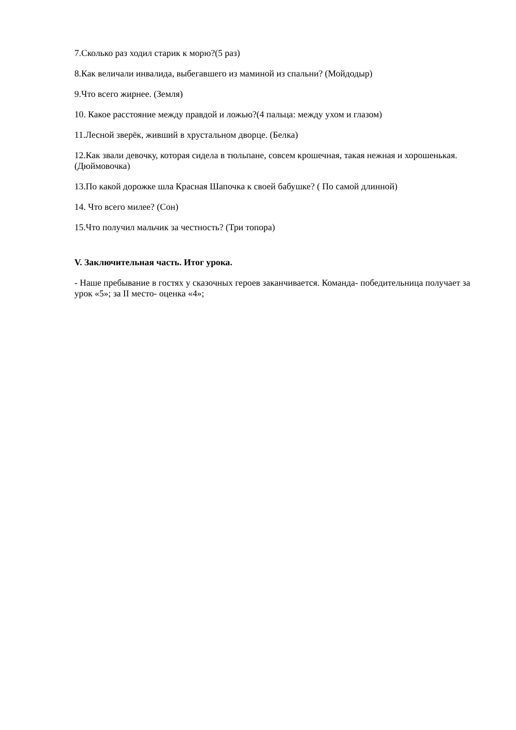7.Сколько раз ходил старик к морю?(5 раз)
8.Как величали инвалида, выбегавшего из маминой из спальни? (Мойдодыр)
9.Что всего жирнее. (Земля)
10. Какое расстояние между правдой и ложью?(4 пальца: между ухом и глазом)
11.Лесной зверёк, живший в хрустальном дворце. (Белка)
12.Как звали девочку, которая сидела в тюльпане, совсем крошечная, такая нежная и хорошенькая. (Дюймовочка)
13.По какой дорожке шла Красная Шапочка к своей бабушке? ( По самой длинной)
14. Что всего милее? (Сон)
15.Что получил мальчик за честность? (Три топора)
V. Заключительная часть. Итог урока.
- Наше пребывание в гостях у сказочных героев заканчивается. Команда- победительница получает за урок «5»; за II место- оценка «4»;